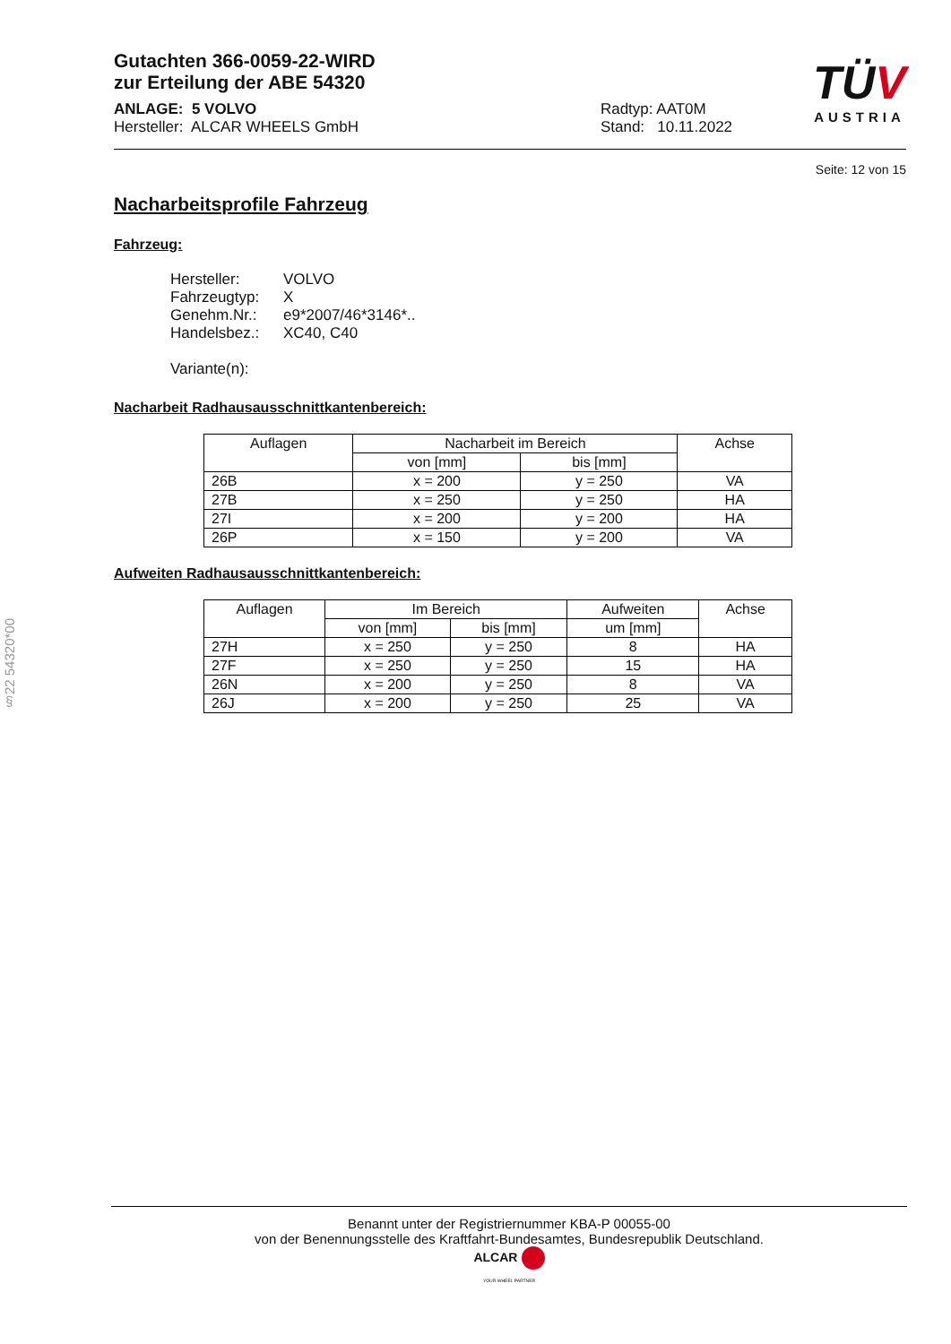Gutachten 366-0059-22-WIRD
zur Erteilung der ABE 54320
ANLAGE: 5 VOLVO
Hersteller: ALCAR WHEELS GmbH
Radtyp: AAT0M
Stand: 10.11.2022
TÜV
AUSTRIA
Seite: 12 von 15
§22 54320*00
Nacharbeitsprofile Fahrzeug
Fahrzeug:
| Hersteller: | VOLVO |
| Fahrzeugtyp: | X |
| Genehm.Nr.: | e9*2007/46*3146*.. |
| Handelsbez.: | XC40, C40 |
Variante(n):
Nacharbeit Radhausausschnittkantenbereich:
| Auflagen | Nacharbeit im Bereich | | Achse |
| --- | --- | --- | --- |
| | von [mm] | bis [mm] | |
| 26B | x = 200 | y = 250 | VA |
| 27B | x = 250 | y = 250 | HA |
| 27I | x = 200 | y = 200 | HA |
| 26P | x = 150 | y = 200 | VA |
Aufweiten Radhausausschnittkantenbereich:
| Auflagen | Im Bereich | | Aufweiten | Achse |
| --- | --- | --- | --- | --- |
| | von [mm] | bis [mm] | um [mm] | |
| 27H | x = 250 | y = 250 | 8 | HA |
| 27F | x = 250 | y = 250 | 15 | HA |
| 26N | x = 200 | y = 250 | 8 | VA |
| 26J | x = 200 | y = 250 | 25 | VA |
Benannt unter der Registriernummer KBA-P 00055-00
von der Benennungsstelle des Kraftfahrt-Bundesamtes, Bundesrepublik Deutschland.
ALCAR
YOUR WHEEL PARTNER